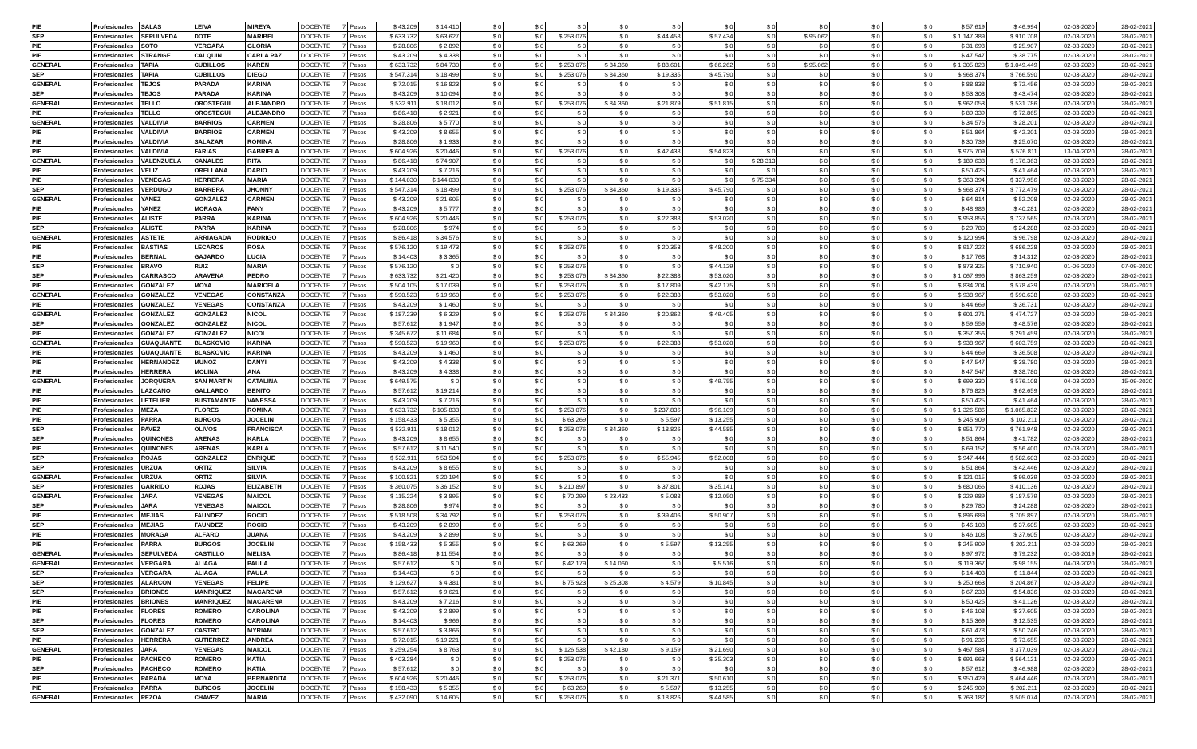| PIE | Profesionales | SALAS | LEIVA | MIREYA | DOCENTE | 7 | Pesos | $ 43.209 | $ 14.410 | $ 0 | $ 0 | $ 0 | $ 0 | $ 0 | $ 0 | $ 0 | $ 0 | $ 0 | $ 0 | $ 57.619 | $ 46.994 | 02-03-2020 | 28-02-2021 |
| SEP | Profesionales | SEPULVEDA | DOTE | MARIBEL | DOCENTE | 7 | Pesos | $ 633.732 | $ 63.627 | $ 0 | $ 0 | $ 253.076 | $ 0 | $ 44.458 | $ 57.434 | $ 0 | $ 95.062 | $ 0 | $ 0 | $ 1.147.389 | $ 910.708 | 02-03-2020 | 28-02-2021 |
| PIE | Profesionales | SOTO | VERGARA | GLORIA | DOCENTE | 7 | Pesos | $ 28.806 | $ 2.892 | $ 0 | $ 0 | $ 0 | $ 0 | $ 0 | $ 0 | $ 0 | $ 0 | $ 0 | $ 0 | $ 31.698 | $ 25.907 | 02-03-2020 | 28-02-2021 |
| PIE | Profesionales | STRANGE | CALQUIN | CARLA PAZ | DOCENTE | 7 | Pesos | $ 43.209 | $ 4.338 | $ 0 | $ 0 | $ 0 | $ 0 | $ 0 | $ 0 | $ 0 | $ 0 | $ 0 | $ 0 | $ 47.547 | $ 38.775 | 02-03-2020 | 28-02-2021 |
| GENERAL | Profesionales | TAPIA | CUBILLOS | KAREN | DOCENTE | 7 | Pesos | $ 633.732 | $ 84.730 | $ 0 | $ 0 | $ 253.076 | $ 84.360 | $ 88.601 | $ 66.262 | $ 0 | $ 95.062 | $ 0 | $ 0 | $ 1.305.823 | $ 1.049.449 | 02-03-2020 | 28-02-2021 |
| SEP | Profesionales | TAPIA | CUBILLOS | DIEGO | DOCENTE | 7 | Pesos | $ 547.314 | $ 18.499 | $ 0 | $ 0 | $ 253.076 | $ 84.360 | $ 19.335 | $ 45.790 | $ 0 | $ 0 | $ 0 | $ 0 | $ 968.374 | $ 766.590 | 02-03-2020 | 28-02-2021 |
| GENERAL | Profesionales | TEJOS | PARADA | KARINA | DOCENTE | 7 | Pesos | $ 72.015 | $ 16.823 | $ 0 | $ 0 | $ 0 | $ 0 | $ 0 | $ 0 | $ 0 | $ 0 | $ 0 | $ 0 | $ 88.838 | $ 72.456 | 02-03-2020 | 28-02-2021 |
| SEP | Profesionales | TEJOS | PARADA | KARINA | DOCENTE | 7 | Pesos | $ 43.209 | $ 10.094 | $ 0 | $ 0 | $ 0 | $ 0 | $ 0 | $ 0 | $ 0 | $ 0 | $ 0 | $ 0 | $ 53.303 | $ 43.474 | 02-03-2020 | 28-02-2021 |
| GENERAL | Profesionales | TELLO | OROSTEGUI | ALEJANDRO | DOCENTE | 7 | Pesos | $ 532.911 | $ 18.012 | $ 0 | $ 0 | $ 253.076 | $ 84.360 | $ 21.879 | $ 51.815 | $ 0 | $ 0 | $ 0 | $ 0 | $ 962.053 | $ 531.786 | 02-03-2020 | 28-02-2021 |
| PIE | Profesionales | TELLO | OROSTEGUI | ALEJANDRO | DOCENTE | 7 | Pesos | $ 86.418 | $ 2.921 | $ 0 | $ 0 | $ 0 | $ 0 | $ 0 | $ 0 | $ 0 | $ 0 | $ 0 | $ 0 | $ 89.339 | $ 72.865 | 02-03-2020 | 28-02-2021 |
| GENERAL | Profesionales | VALDIVIA | BARRIOS | CARMEN | DOCENTE | 7 | Pesos | $ 28.806 | $ 5.770 | $ 0 | $ 0 | $ 0 | $ 0 | $ 0 | $ 0 | $ 0 | $ 0 | $ 0 | $ 0 | $ 34.576 | $ 28.201 | 02-03-2020 | 28-02-2021 |
| PIE | Profesionales | VALDIVIA | BARRIOS | CARMEN | DOCENTE | 7 | Pesos | $ 43.209 | $ 8.655 | $ 0 | $ 0 | $ 0 | $ 0 | $ 0 | $ 0 | $ 0 | $ 0 | $ 0 | $ 0 | $ 51.864 | $ 42.301 | 02-03-2020 | 28-02-2021 |
| PIE | Profesionales | VALDIVIA | SALAZAR | ROMINA | DOCENTE | 7 | Pesos | $ 28.806 | $ 1.933 | $ 0 | $ 0 | $ 0 | $ 0 | $ 0 | $ 0 | $ 0 | $ 0 | $ 0 | $ 0 | $ 30.739 | $ 25.070 | 02-03-2020 | 28-02-2021 |
| PIE | Profesionales | VALDIVIA | FARIAS | GABRIELA | DOCENTE | 7 | Pesos | $ 604.926 | $ 20.446 | $ 0 | $ 0 | $ 253.076 | $ 0 | $ 42.438 | $ 54.823 | $ 0 | $ 0 | $ 0 | $ 0 | $ 975.709 | $ 576.811 | 13-04-2020 | 28-02-2021 |
| GENERAL | Profesionales | VALENZUELA | CANALES | RITA | DOCENTE | 7 | Pesos | $ 86.418 | $ 74.907 | $ 0 | $ 0 | $ 0 | $ 0 | $ 0 | $ 0 | $ 28.313 | $ 0 | $ 0 | $ 0 | $ 189.638 | $ 176.363 | 02-03-2020 | 28-02-2021 |
| PIE | Profesionales | VELIZ | ORELLANA | DARIO | DOCENTE | 7 | Pesos | $ 43.209 | $ 7.216 | $ 0 | $ 0 | $ 0 | $ 0 | $ 0 | $ 0 | $ 0 | $ 0 | $ 0 | $ 0 | $ 50.425 | $ 41.464 | 02-03-2020 | 28-02-2021 |
| PIE | Profesionales | VENEGAS | HERRERA | MARIA | DOCENTE | 7 | Pesos | $ 144.030 | $ 144.030 | $ 0 | $ 0 | $ 0 | $ 0 | $ 0 | $ 0 | $ 75.334 | $ 0 | $ 0 | $ 0 | $ 363.394 | $ 337.956 | 02-03-2020 | 28-02-2021 |
| SEP | Profesionales | VERDUGO | BARRERA | JHONNY | DOCENTE | 7 | Pesos | $ 547.314 | $ 18.499 | $ 0 | $ 0 | $ 253.076 | $ 84.360 | $ 19.335 | $ 45.790 | $ 0 | $ 0 | $ 0 | $ 0 | $ 968.374 | $ 772.479 | 02-03-2020 | 28-02-2021 |
| GENERAL | Profesionales | YANEZ | GONZALEZ | CARMEN | DOCENTE | 7 | Pesos | $ 43.209 | $ 21.605 | $ 0 | $ 0 | $ 0 | $ 0 | $ 0 | $ 0 | $ 0 | $ 0 | $ 0 | $ 0 | $ 64.814 | $ 52.208 | 02-03-2020 | 28-02-2021 |
| PIE | Profesionales | YANEZ | MORAGA | FANY | DOCENTE | 7 | Pesos | $ 43.209 | $ 5.777 | $ 0 | $ 0 | $ 0 | $ 0 | $ 0 | $ 0 | $ 0 | $ 0 | $ 0 | $ 0 | $ 48.986 | $ 40.281 | 02-03-2020 | 28-02-2021 |
| PIE | Profesionales | ALISTE | PARRA | KARINA | DOCENTE | 7 | Pesos | $ 604.926 | $ 20.446 | $ 0 | $ 0 | $ 253.076 | $ 0 | $ 22.388 | $ 53.020 | $ 0 | $ 0 | $ 0 | $ 0 | $ 953.856 | $ 737.565 | 02-03-2020 | 28-02-2021 |
| SEP | Profesionales | ALISTE | PARRA | KARINA | DOCENTE | 7 | Pesos | $ 28.806 | $ 974 | $ 0 | $ 0 | $ 0 | $ 0 | $ 0 | $ 0 | $ 0 | $ 0 | $ 0 | $ 0 | $ 29.780 | $ 24.288 | 02-03-2020 | 28-02-2021 |
| GENERAL | Profesionales | ASTETE | ARRIAGADA | RODRIGO | DOCENTE | 7 | Pesos | $ 86.418 | $ 34.576 | $ 0 | $ 0 | $ 0 | $ 0 | $ 0 | $ 0 | $ 0 | $ 0 | $ 0 | $ 0 | $ 120.994 | $ 96.798 | 02-03-2020 | 28-02-2021 |
| PIE | Profesionales | BASTIAS | LECAROS | ROSA | DOCENTE | 7 | Pesos | $ 576.120 | $ 19.473 | $ 0 | $ 0 | $ 253.076 | $ 0 | $ 20.353 | $ 48.200 | $ 0 | $ 0 | $ 0 | $ 0 | $ 917.222 | $ 686.228 | 02-03-2020 | 28-02-2021 |
| PIE | Profesionales | BERNAL | GAJARDO | LUCIA | DOCENTE | 7 | Pesos | $ 14.403 | $ 3.365 | $ 0 | $ 0 | $ 0 | $ 0 | $ 0 | $ 0 | $ 0 | $ 0 | $ 0 | $ 0 | $ 17.768 | $ 14.312 | 02-03-2020 | 28-02-2021 |
| SEP | Profesionales | BRAVO | RUIZ | MARIA | DOCENTE | 7 | Pesos | $ 576.120 | $ 0 | $ 0 | $ 0 | $ 253.076 | $ 0 | $ 0 | $ 44.129 | $ 0 | $ 0 | $ 0 | $ 0 | $ 873.325 | $ 710.940 | 01-06-2020 | 07-09-2020 |
| SEP | Profesionales | CARRASCO | ARAVENA | PEDRO | DOCENTE | 7 | Pesos | $ 633.732 | $ 21.420 | $ 0 | $ 0 | $ 253.076 | $ 84.360 | $ 22.388 | $ 53.020 | $ 0 | $ 0 | $ 0 | $ 0 | $ 1.067.996 | $ 863.259 | 02-03-2020 | 28-02-2021 |
| PIE | Profesionales | GONZALEZ | MOYA | MARICELA | DOCENTE | 7 | Pesos | $ 504.105 | $ 17.039 | $ 0 | $ 0 | $ 253.076 | $ 0 | $ 17.809 | $ 42.175 | $ 0 | $ 0 | $ 0 | $ 0 | $ 834.204 | $ 578.439 | 02-03-2020 | 28-02-2021 |
| GENERAL | Profesionales | GONZALEZ | VENEGAS | CONSTANZA | DOCENTE | 7 | Pesos | $ 590.523 | $ 19.960 | $ 0 | $ 0 | $ 253.076 | $ 0 | $ 22.388 | $ 53.020 | $ 0 | $ 0 | $ 0 | $ 0 | $ 938.967 | $ 590.638 | 02-03-2020 | 28-02-2021 |
| PIE | Profesionales | GONZALEZ | VENEGAS | CONSTANZA | DOCENTE | 7 | Pesos | $ 43.209 | $ 1.460 | $ 0 | $ 0 | $ 0 | $ 0 | $ 0 | $ 0 | $ 0 | $ 0 | $ 0 | $ 0 | $ 44.669 | $ 36.731 | 02-03-2020 | 28-02-2021 |
| GENERAL | Profesionales | GONZALEZ | GONZALEZ | NICOL | DOCENTE | 7 | Pesos | $ 187.239 | $ 6.329 | $ 0 | $ 0 | $ 253.076 | $ 84.360 | $ 20.862 | $ 49.405 | $ 0 | $ 0 | $ 0 | $ 0 | $ 601.271 | $ 474.727 | 02-03-2020 | 28-02-2021 |
| SEP | Profesionales | GONZALEZ | GONZALEZ | NICOL | DOCENTE | 7 | Pesos | $ 57.612 | $ 1.947 | $ 0 | $ 0 | $ 0 | $ 0 | $ 0 | $ 0 | $ 0 | $ 0 | $ 0 | $ 0 | $ 59.559 | $ 48.576 | 02-03-2020 | 28-02-2021 |
| PIE | Profesionales | GONZALEZ | GONZALEZ | NICOL | DOCENTE | 7 | Pesos | $ 345.672 | $ 11.684 | $ 0 | $ 0 | $ 0 | $ 0 | $ 0 | $ 0 | $ 0 | $ 0 | $ 0 | $ 0 | $ 357.356 | $ 291.459 | 02-03-2020 | 28-02-2021 |
| GENERAL | Profesionales | GUAQUIANTE | BLASKOVIC | KARINA | DOCENTE | 7 | Pesos | $ 590.523 | $ 19.960 | $ 0 | $ 0 | $ 253.076 | $ 0 | $ 22.388 | $ 53.020 | $ 0 | $ 0 | $ 0 | $ 0 | $ 938.967 | $ 603.759 | 02-03-2020 | 28-02-2021 |
| PIE | Profesionales | GUAQUIANTE | BLASKOVIC | KARINA | DOCENTE | 7 | Pesos | $ 43.209 | $ 1.460 | $ 0 | $ 0 | $ 0 | $ 0 | $ 0 | $ 0 | $ 0 | $ 0 | $ 0 | $ 0 | $ 44.669 | $ 36.508 | 02-03-2020 | 28-02-2021 |
| PIE | Profesionales | HERNANDEZ | MUNOZ | DANYI | DOCENTE | 7 | Pesos | $ 43.209 | $ 4.338 | $ 0 | $ 0 | $ 0 | $ 0 | $ 0 | $ 0 | $ 0 | $ 0 | $ 0 | $ 0 | $ 47.547 | $ 38.780 | 02-03-2020 | 28-02-2021 |
| PIE | Profesionales | HERRERA | MOLINA | ANA | DOCENTE | 7 | Pesos | $ 43.209 | $ 4.338 | $ 0 | $ 0 | $ 0 | $ 0 | $ 0 | $ 0 | $ 0 | $ 0 | $ 0 | $ 0 | $ 47.547 | $ 38.780 | 02-03-2020 | 28-02-2021 |
| GENERAL | Profesionales | JORQUERA | SAN MARTIN | CATALINA | DOCENTE | 7 | Pesos | $ 649.575 | $ 0 | $ 0 | $ 0 | $ 0 | $ 0 | $ 0 | $ 49.755 | $ 0 | $ 0 | $ 0 | $ 0 | $ 699.330 | $ 576.108 | 04-03-2020 | 15-09-2020 |
| PIE | Profesionales | LAZCANO | GALLARDO | BENITO | DOCENTE | 7 | Pesos | $ 57.612 | $ 19.214 | $ 0 | $ 0 | $ 0 | $ 0 | $ 0 | $ 0 | $ 0 | $ 0 | $ 0 | $ 0 | $ 76.826 | $ 62.659 | 02-03-2020 | 28-02-2021 |
| PIE | Profesionales | LETELIER | BUSTAMANTE | VANESSA | DOCENTE | 7 | Pesos | $ 43.209 | $ 7.216 | $ 0 | $ 0 | $ 0 | $ 0 | $ 0 | $ 0 | $ 0 | $ 0 | $ 0 | $ 0 | $ 50.425 | $ 41.464 | 02-03-2020 | 28-02-2021 |
| PIE | Profesionales | MEZA | FLORES | ROMINA | DOCENTE | 7 | Pesos | $ 633.732 | $ 105.833 | $ 0 | $ 0 | $ 253.076 | $ 0 | $ 237.836 | $ 96.109 | $ 0 | $ 0 | $ 0 | $ 0 | $ 1.326.586 | $ 1.065.832 | 02-03-2020 | 28-02-2021 |
| PIE | Profesionales | PARRA | BURGOS | JOCELIN | DOCENTE | 7 | Pesos | $ 158.433 | $ 5.355 | $ 0 | $ 0 | $ 63.269 | $ 0 | $ 5.597 | $ 13.255 | $ 0 | $ 0 | $ 0 | $ 0 | $ 245.909 | $ 102.211 | 02-03-2020 | 28-02-2021 |
| SEP | Profesionales | PAVEZ | OLIVOS | FRANCISCA | DOCENTE | 7 | Pesos | $ 532.911 | $ 18.012 | $ 0 | $ 0 | $ 253.076 | $ 84.360 | $ 18.826 | $ 44.585 | $ 0 | $ 0 | $ 0 | $ 0 | $ 951.770 | $ 761.948 | 02-03-2020 | 28-02-2021 |
| SEP | Profesionales | QUINONES | ARENAS | KARLA | DOCENTE | 7 | Pesos | $ 43.209 | $ 8.655 | $ 0 | $ 0 | $ 0 | $ 0 | $ 0 | $ 0 | $ 0 | $ 0 | $ 0 | $ 0 | $ 51.864 | $ 41.782 | 02-03-2020 | 28-02-2021 |
| PIE | Profesionales | QUINONES | ARENAS | KARLA | DOCENTE | 7 | Pesos | $ 57.612 | $ 11.540 | $ 0 | $ 0 | $ 0 | $ 0 | $ 0 | $ 0 | $ 0 | $ 0 | $ 0 | $ 0 | $ 69.152 | $ 56.400 | 02-03-2020 | 28-02-2021 |
| SEP | Profesionales | ROJAS | GONZALEZ | ENRIQUE | DOCENTE | 7 | Pesos | $ 532.911 | $ 53.504 | $ 0 | $ 0 | $ 253.076 | $ 0 | $ 55.945 | $ 52.008 | $ 0 | $ 0 | $ 0 | $ 0 | $ 947.444 | $ 582.603 | 02-03-2020 | 28-02-2021 |
| SEP | Profesionales | URZUA | ORTIZ | SILVIA | DOCENTE | 7 | Pesos | $ 43.209 | $ 8.655 | $ 0 | $ 0 | $ 0 | $ 0 | $ 0 | $ 0 | $ 0 | $ 0 | $ 0 | $ 0 | $ 51.864 | $ 42.446 | 02-03-2020 | 28-02-2021 |
| GENERAL | Profesionales | URZUA | ORTIZ | SILVIA | DOCENTE | 7 | Pesos | $ 100.821 | $ 20.194 | $ 0 | $ 0 | $ 0 | $ 0 | $ 0 | $ 0 | $ 0 | $ 0 | $ 0 | $ 0 | $ 121.015 | $ 99.039 | 02-03-2020 | 28-02-2021 |
| SEP | Profesionales | GARRIDO | ROJAS | ELIZABETH | DOCENTE | 7 | Pesos | $ 360.075 | $ 36.152 | $ 0 | $ 0 | $ 210.897 | $ 0 | $ 37.801 | $ 35.141 | $ 0 | $ 0 | $ 0 | $ 0 | $ 680.066 | $ 410.136 | 02-03-2020 | 28-02-2021 |
| GENERAL | Profesionales | JARA | VENEGAS | MAICOL | DOCENTE | 7 | Pesos | $ 115.224 | $ 3.895 | $ 0 | $ 0 | $ 70.299 | $ 23.433 | $ 5.088 | $ 12.050 | $ 0 | $ 0 | $ 0 | $ 0 | $ 229.989 | $ 187.579 | 02-03-2020 | 28-02-2021 |
| SEP | Profesionales | JARA | VENEGAS | MAICOL | DOCENTE | 7 | Pesos | $ 28.806 | $ 974 | $ 0 | $ 0 | $ 0 | $ 0 | $ 0 | $ 0 | $ 0 | $ 0 | $ 0 | $ 0 | $ 29.780 | $ 24.288 | 02-03-2020 | 28-02-2021 |
| PIE | Profesionales | MEJIAS | FAUNDEZ | ROCIO | DOCENTE | 7 | Pesos | $ 518.508 | $ 34.792 | $ 0 | $ 0 | $ 253.076 | $ 0 | $ 39.406 | $ 50.907 | $ 0 | $ 0 | $ 0 | $ 0 | $ 896.689 | $ 705.897 | 02-03-2020 | 28-02-2021 |
| SEP | Profesionales | MEJIAS | FAUNDEZ | ROCIO | DOCENTE | 7 | Pesos | $ 43.209 | $ 2.899 | $ 0 | $ 0 | $ 0 | $ 0 | $ 0 | $ 0 | $ 0 | $ 0 | $ 0 | $ 0 | $ 46.108 | $ 37.605 | 02-03-2020 | 28-02-2021 |
| PIE | Profesionales | MORAGA | ALFARO | JUANA | DOCENTE | 7 | Pesos | $ 43.209 | $ 2.899 | $ 0 | $ 0 | $ 0 | $ 0 | $ 0 | $ 0 | $ 0 | $ 0 | $ 0 | $ 0 | $ 46.108 | $ 37.605 | 02-03-2020 | 28-02-2021 |
| PIE | Profesionales | PARRA | BURGOS | JOCELIN | DOCENTE | 7 | Pesos | $ 158.433 | $ 5.355 | $ 0 | $ 0 | $ 63.269 | $ 0 | $ 5.597 | $ 13.255 | $ 0 | $ 0 | $ 0 | $ 0 | $ 245.909 | $ 202.211 | 02-03-2020 | 28-02-2021 |
| GENERAL | Profesionales | SEPULVEDA | CASTILLO | MELISA | DOCENTE | 7 | Pesos | $ 86.418 | $ 11.554 | $ 0 | $ 0 | $ 0 | $ 0 | $ 0 | $ 0 | $ 0 | $ 0 | $ 0 | $ 0 | $ 97.972 | $ 79.232 | 01-08-2019 | 28-02-2021 |
| GENERAL | Profesionales | VERGARA | ALIAGA | PAULA | DOCENTE | 7 | Pesos | $ 57.612 | $ 0 | $ 0 | $ 0 | $ 42.179 | $ 14.060 | $ 0 | $ 5.516 | $ 0 | $ 0 | $ 0 | $ 0 | $ 119.367 | $ 98.155 | 04-03-2020 | 28-02-2021 |
| SEP | Profesionales | VERGARA | ALIAGA | PAULA | DOCENTE | 7 | Pesos | $ 14.403 | $ 0 | $ 0 | $ 0 | $ 0 | $ 0 | $ 0 | $ 0 | $ 0 | $ 0 | $ 0 | $ 0 | $ 14.403 | $ 11.844 | 02-03-2020 | 28-02-2021 |
| SEP | Profesionales | ALARCON | VENEGAS | FELIPE | DOCENTE | 7 | Pesos | $ 129.627 | $ 4.381 | $ 0 | $ 0 | $ 75.923 | $ 25.308 | $ 4.579 | $ 10.845 | $ 0 | $ 0 | $ 0 | $ 0 | $ 250.663 | $ 204.867 | 02-03-2020 | 28-02-2021 |
| SEP | Profesionales | BRIONES | MANRIQUEZ | MACARENA | DOCENTE | 7 | Pesos | $ 57.612 | $ 9.621 | $ 0 | $ 0 | $ 0 | $ 0 | $ 0 | $ 0 | $ 0 | $ 0 | $ 0 | $ 0 | $ 67.233 | $ 54.836 | 02-03-2020 | 28-02-2021 |
| PIE | Profesionales | BRIONES | MANRIQUEZ | MACARENA | DOCENTE | 7 | Pesos | $ 43.209 | $ 7.216 | $ 0 | $ 0 | $ 0 | $ 0 | $ 0 | $ 0 | $ 0 | $ 0 | $ 0 | $ 0 | $ 50.425 | $ 41.126 | 02-03-2020 | 28-02-2021 |
| PIE | Profesionales | FLORES | ROMERO | CAROLINA | DOCENTE | 7 | Pesos | $ 43.209 | $ 2.899 | $ 0 | $ 0 | $ 0 | $ 0 | $ 0 | $ 0 | $ 0 | $ 0 | $ 0 | $ 0 | $ 46.108 | $ 37.605 | 02-03-2020 | 28-02-2021 |
| SEP | Profesionales | FLORES | ROMERO | CAROLINA | DOCENTE | 7 | Pesos | $ 14.403 | $ 966 | $ 0 | $ 0 | $ 0 | $ 0 | $ 0 | $ 0 | $ 0 | $ 0 | $ 0 | $ 0 | $ 15.369 | $ 12.535 | 02-03-2020 | 28-02-2021 |
| SEP | Profesionales | GONZALEZ | CASTRO | MYRIAM | DOCENTE | 7 | Pesos | $ 57.612 | $ 3.866 | $ 0 | $ 0 | $ 0 | $ 0 | $ 0 | $ 0 | $ 0 | $ 0 | $ 0 | $ 0 | $ 61.478 | $ 50.246 | 02-03-2020 | 28-02-2021 |
| PIE | Profesionales | HERRERA | GUTIERREZ | ANDREA | DOCENTE | 7 | Pesos | $ 72.015 | $ 19.221 | $ 0 | $ 0 | $ 0 | $ 0 | $ 0 | $ 0 | $ 0 | $ 0 | $ 0 | $ 0 | $ 91.236 | $ 73.655 | 02-03-2020 | 28-02-2021 |
| GENERAL | Profesionales | JARA | VENEGAS | MAICOL | DOCENTE | 7 | Pesos | $ 259.254 | $ 8.763 | $ 0 | $ 0 | $ 126.538 | $ 42.180 | $ 9.159 | $ 21.690 | $ 0 | $ 0 | $ 0 | $ 0 | $ 467.584 | $ 377.039 | 02-03-2020 | 28-02-2021 |
| PIE | Profesionales | PACHECO | ROMERO | KATIA | DOCENTE | 7 | Pesos | $ 403.284 | $ 0 | $ 0 | $ 0 | $ 253.076 | $ 0 | $ 0 | $ 35.303 | $ 0 | $ 0 | $ 0 | $ 0 | $ 691.663 | $ 564.121 | 02-03-2020 | 28-02-2021 |
| SEP | Profesionales | PACHECO | ROMERO | KATIA | DOCENTE | 7 | Pesos | $ 57.612 | $ 0 | $ 0 | $ 0 | $ 0 | $ 0 | $ 0 | $ 0 | $ 0 | $ 0 | $ 0 | $ 0 | $ 57.612 | $ 46.988 | 02-03-2020 | 28-02-2021 |
| PIE | Profesionales | PARADA | MOYA | BERNARDITA | DOCENTE | 7 | Pesos | $ 604.926 | $ 20.446 | $ 0 | $ 0 | $ 253.076 | $ 0 | $ 21.371 | $ 50.610 | $ 0 | $ 0 | $ 0 | $ 0 | $ 950.429 | $ 464.446 | 02-03-2020 | 28-02-2021 |
| PIE | Profesionales | PARRA | BURGOS | JOCELIN | DOCENTE | 7 | Pesos | $ 158.433 | $ 5.355 | $ 0 | $ 0 | $ 63.269 | $ 0 | $ 5.597 | $ 13.255 | $ 0 | $ 0 | $ 0 | $ 0 | $ 245.909 | $ 202.211 | 02-03-2020 | 28-02-2021 |
| GENERAL | Profesionales | PEZOA | CHAVEZ | MARIA | DOCENTE | 7 | Pesos | $ 432.090 | $ 14.605 | $ 0 | $ 0 | $ 253.076 | $ 0 | $ 18.826 | $ 44.585 | $ 0 | $ 0 | $ 0 | $ 0 | $ 763.182 | $ 505.074 | 02-03-2020 | 28-02-2021 |